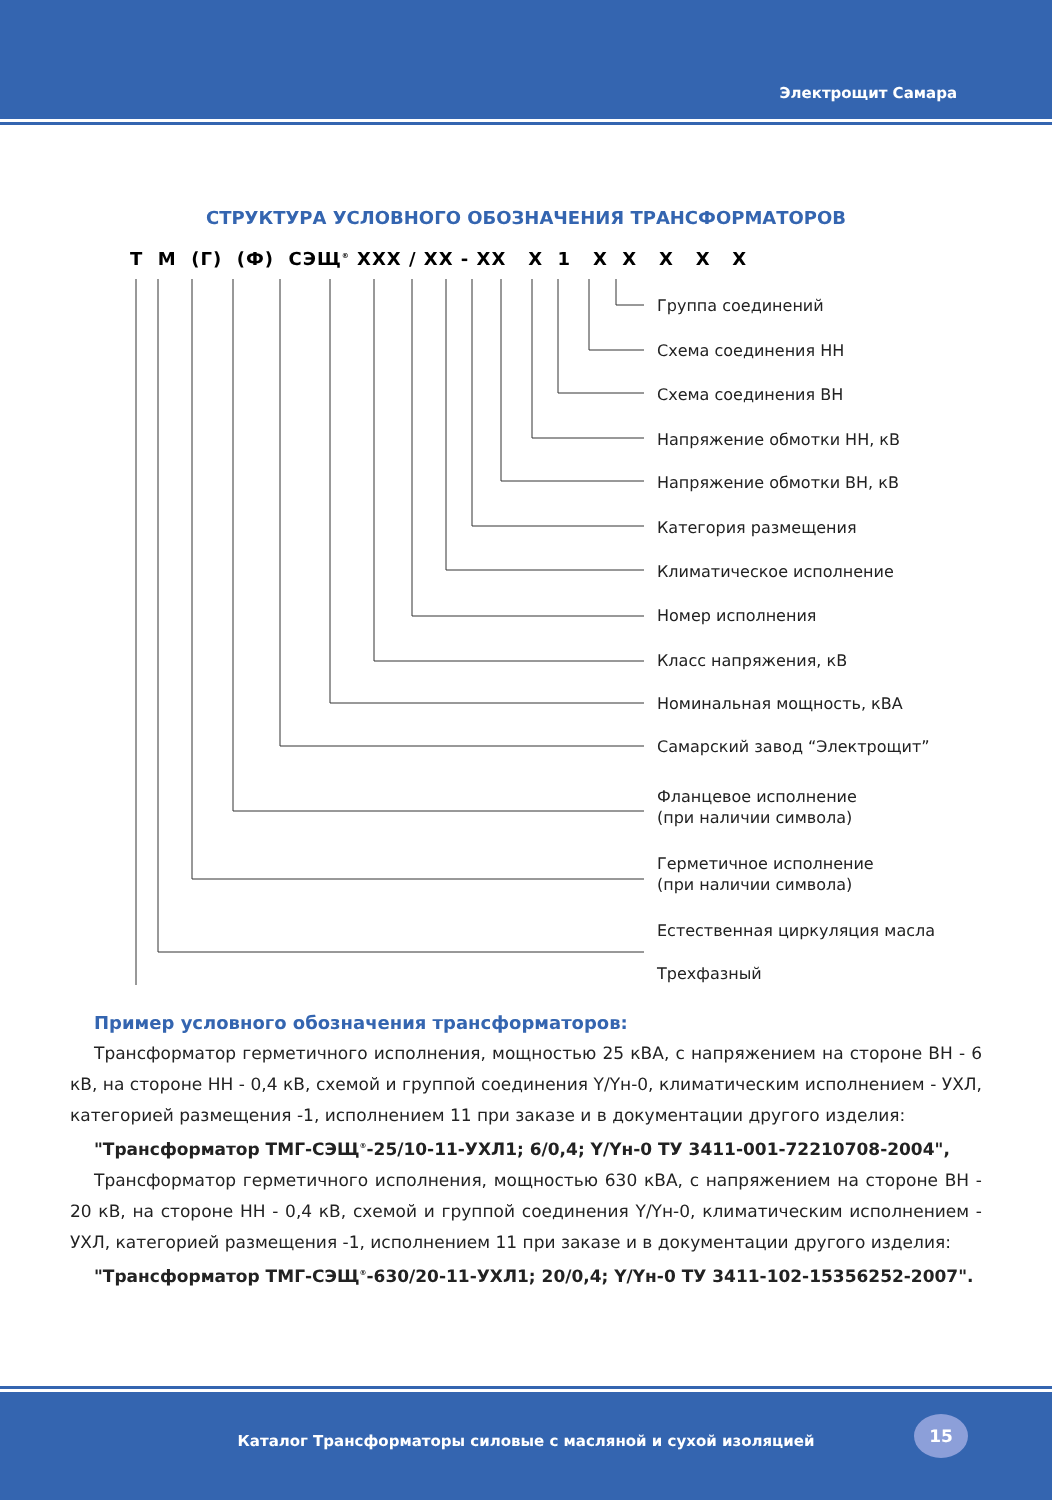Электрощит Самара
СТРУКТУРА УСЛОВНОГО ОБОЗНАЧЕНИЯ ТРАНСФОРМАТОРОВ
Т М (Г) (Ф) СЭЩ<sup>®</sup> ХХХ / ХХ - ХХ Х 1 Х Х Х Х Х
Группа соединений
Схема соединения НН
Схема соединения ВН
Напряжение обмотки НН, кВ
Напряжение обмотки ВН, кВ
Категория размещения
Климатическое исполнение
Номер исполнения
Класс напряжения, кВ
Номинальная мощность, кВА
Самарский завод “Электрощит”
Фланцевое исполнение
(при наличии символа)
Герметичное исполнение
(при наличии символа)
Естественная циркуляция масла
Трехфазный
Пример условного обозначения трансформаторов:
Трансформатор герметичного исполнения, мощностью 25 кВА, с напряжением на стороне ВН - 6 кВ, на стороне НН - 0,4 кВ, схемой и группой соединения Y/Yн-0, климатическим исполнением - УХЛ, категорией размещения -1, исполнением 11 при заказе и в документации другого изделия:
"Трансформатор ТМГ-СЭЩ<sup>®</sup>-25/10-11-УХЛ1; 6/0,4; Y/Yн-0 ТУ 3411-001-72210708-2004",
Трансформатор герметичного исполнения, мощностью 630 кВА, с напряжением на стороне ВН - 20 кВ, на стороне НН - 0,4 кВ, схемой и группой соединения Y/Yн-0, климатическим исполнением - УХЛ, категорией размещения -1, исполнением 11 при заказе и в документации другого изделия:
"Трансформатор ТМГ-СЭЩ<sup>®</sup>-630/20-11-УХЛ1; 20/0,4; Y/Yн-0 ТУ 3411-102-15356252-2007".
Каталог Трансформаторы силовые с масляной и сухой изоляцией
15